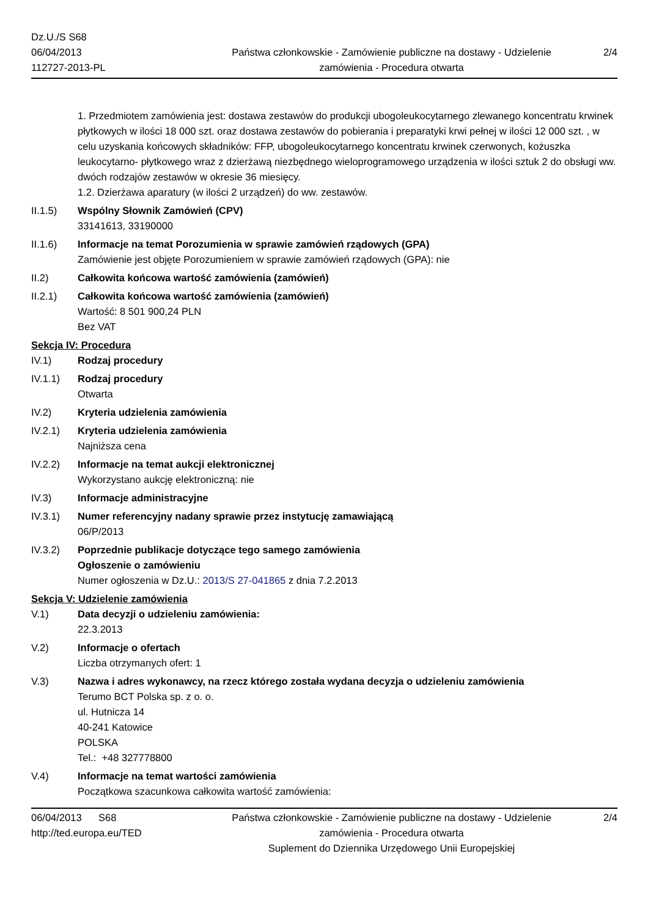Dz.U./S S68
06/04/2013
112727-2013-PL
Państwa członkowskie - Zamówienie publiczne na dostawy - Udzielenie zamówienia - Procedura otwarta
2/4
1. Przedmiotem zamówienia jest: dostawa zestawów do produkcji ubogoleukocytarnego zlewanego koncentratu krwinek płytkowych w ilości 18 000 szt. oraz dostawa zestawów do pobierania i preparatyki krwi pełnej w ilości 12 000 szt. , w celu uzyskania końcowych składników: FFP, ubogoleukocytarnego koncentratu krwinek czerwonych, kożuszka leukocytarno- płytkowego wraz z dzierżawą niezbędnego wieloprogramowego urządzenia w ilości sztuk 2 do obsługi ww. dwóch rodzajów zestawów w okresie 36 miesięcy.
1.2. Dzierżawa aparatury (w ilości 2 urządzeń) do ww. zestawów.
II.1.5) Wspólny Słownik Zamówień (CPV)
33141613, 33190000
II.1.6) Informacje na temat Porozumienia w sprawie zamówień rządowych (GPA)
Zamówienie jest objęte Porozumieniem w sprawie zamówień rządowych (GPA): nie
II.2) Całkowita końcowa wartość zamówienia (zamówień)
II.2.1) Całkowita końcowa wartość zamówienia (zamówień)
Wartość: 8 501 900,24 PLN
Bez VAT
Sekcja IV: Procedura
IV.1) Rodzaj procedury
IV.1.1) Rodzaj procedury
Otwarta
IV.2) Kryteria udzielenia zamówienia
IV.2.1) Kryteria udzielenia zamówienia
Najniższa cena
IV.2.2) Informacje na temat aukcji elektronicznej
Wykorzystano aukcję elektroniczną: nie
IV.3) Informacje administracyjne
IV.3.1) Numer referencyjny nadany sprawie przez instytucję zamawiającą
06/P/2013
IV.3.2) Poprzednie publikacje dotyczące tego samego zamówienia
Ogłoszenie o zamówieniu
Numer ogłoszenia w Dz.U.: 2013/S 27-041865 z dnia 7.2.2013
Sekcja V: Udzielenie zamówienia
V.1) Data decyzji o udzieleniu zamówienia:
22.3.2013
V.2) Informacje o ofertach
Liczba otrzymanych ofert: 1
V.3) Nazwa i adres wykonawcy, na rzecz którego została wydana decyzja o udzieleniu zamówienia
Terumo BCT Polska sp. z o. o.
ul. Hutnicza 14
40-241 Katowice
POLSKA
Tel.: +48 327778800
V.4) Informacje na temat wartości zamówienia
Początkowa szacunkowa całkowita wartość zamówienia:
06/04/2013 S68
http://ted.europa.eu/TED
Państwa członkowskie - Zamówienie publiczne na dostawy - Udzielenie zamówienia - Procedura otwarta
Suplement do Dziennika Urzędowego Unii Europejskiej
2/4